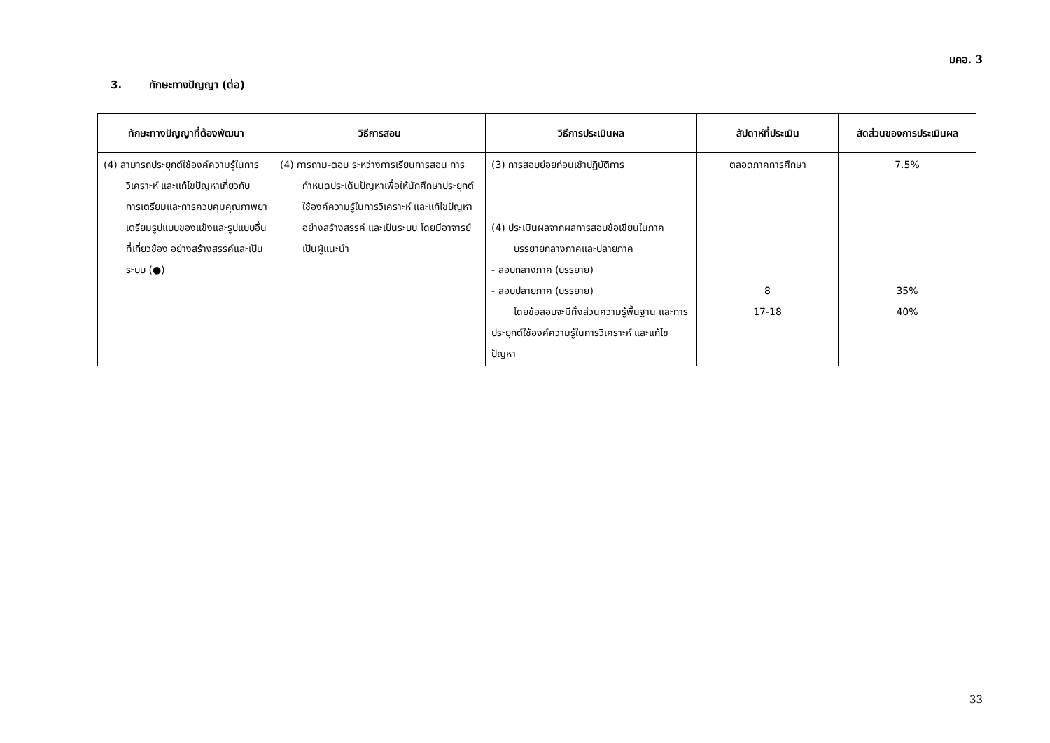มคอ. 3
3. ทักษะทางปัญญา (ต่อ)
| ทักษะทางปัญญาที่ต้องพัฒนา | วิธีการสอน | วิธีการประเมินผล | สัปดาห์ที่ประเมิน | สัดส่วนของการประเมินผล |
| --- | --- | --- | --- | --- |
| (4) สามารถประยุกต์ใช้องค์ความรู้ในการวิเคราะห์ และแก้ไขปัญหาเกี่ยวกับการเตรียมและการควบคุมคุณภาพยาเตรียมรูปแบบของแข็งและรูปแบบอื่นที่เกี่ยวข้อง อย่างสร้างสรรค์และเป็นระบบ (●) | (4) การถาม-ตอบ ระหว่างการเรียนการสอน การกำหนดประเด็นปัญหาเพื่อให้นักศึกษาประยุกต์ใช้องค์ความรู้ในการวิเคราะห์ และแก้ไขปัญหาอย่างสร้างสรรค์ และเป็นระบบ โดยมีอาจารย์เป็นผู้แนะนำ | (3) การสอบย่อยก่อนเข้าปฏิบัติการ (4) ประเมินผลจากผลการสอบข้อเขียนในภาคบรรยายกลางภาคและปลายภาค - สอบกลางภาค (บรรยาย) - สอบปลายภาค (บรรยาย) โดยข้อสอบจะมีทั้งส่วนความรู้พื้นฐาน และการประยุกต์ใช้องค์ความรู้ในการวิเคราะห์ และแก้ไขปัญหา | ตลอดภาคการศึกษา 8 17-18 | 7.5% 35% 40% |
33